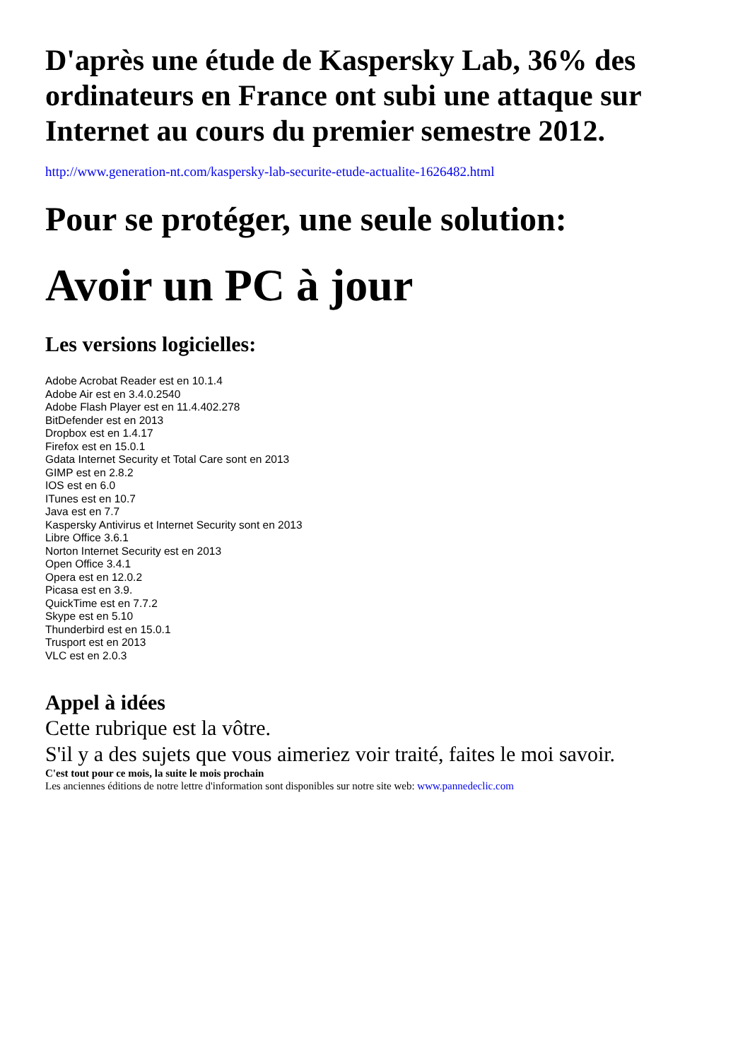D'après une étude de Kaspersky Lab, 36% des ordinateurs en France ont subi une attaque sur Internet au cours du premier semestre 2012.
http://www.generation-nt.com/kaspersky-lab-securite-etude-actualite-1626482.html
Pour se protéger, une seule solution:
Avoir un PC à jour
Les versions logicielles:
Adobe Acrobat Reader est en 10.1.4
Adobe Air est en 3.4.0.2540
Adobe Flash Player est en 11.4.402.278
BitDefender est en 2013
Dropbox est en 1.4.17
Firefox est en 15.0.1
Gdata Internet Security et Total Care sont en 2013
GIMP est en 2.8.2
IOS est en 6.0
ITunes est en 10.7
Java est en 7.7
Kaspersky Antivirus et Internet Security sont en 2013
Libre Office 3.6.1
Norton Internet Security est en 2013
Open Office 3.4.1
Opera est en 12.0.2
Picasa est en 3.9.
QuickTime est en 7.7.2
Skype est en 5.10
Thunderbird est en 15.0.1
Trusport est en 2013
VLC est en 2.0.3
Appel à idées
Cette rubrique est la vôtre.
S'il y a des sujets que vous aimeriez voir traité, faites le moi savoir.
C'est tout pour ce mois, la suite le mois prochain
Les anciennes éditions de notre lettre d'information sont disponibles sur notre site web: www.pannedeclic.com